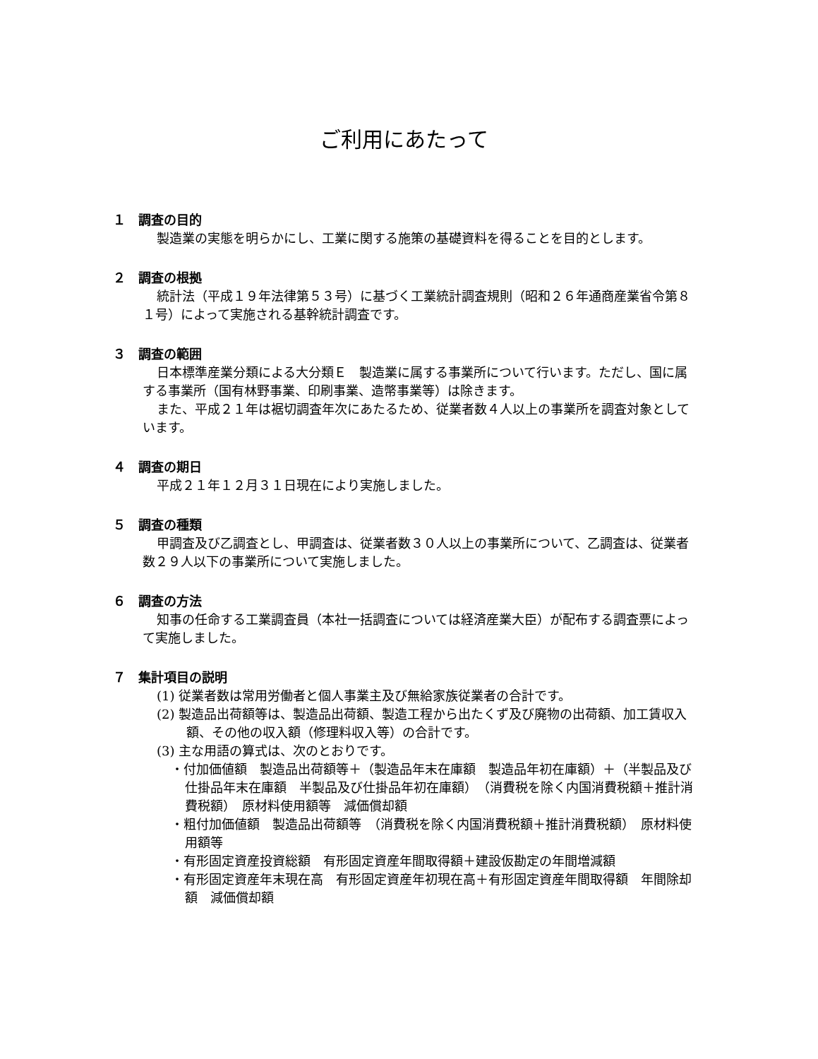ご利用にあたって
１　調査の目的
製造業の実態を明らかにし、工業に関する施策の基礎資料を得ることを目的とします。
２　調査の根拠
統計法（平成１９年法律第５３号）に基づく工業統計調査規則（昭和２６年通商産業省令第８１号）によって実施される基幹統計調査です。
３　調査の範囲
日本標準産業分類による大分類Ｅ　製造業に属する事業所について行います。ただし、国に属する事業所（国有林野事業、印刷事業、造幣事業等）は除きます。
また、平成２１年は裾切調査年次にあたるため、従業者数４人以上の事業所を調査対象としています。
４　調査の期日
平成２１年１２月３１日現在により実施しました。
５　調査の種類
甲調査及び乙調査とし、甲調査は、従業者数３０人以上の事業所について、乙調査は、従業者数２９人以下の事業所について実施しました。
６　調査の方法
知事の任命する工業調査員（本社一括調査については経済産業大臣）が配布する調査票によって実施しました。
７　集計項目の説明
(1) 従業者数は常用労働者と個人事業主及び無給家族従業者の合計です。
(2) 製造品出荷額等は、製造品出荷額、製造工程から出たくず及び廃物の出荷額、加工賃収入額、その他の収入額（修理料収入等）の合計です。
(3) 主な用語の算式は、次のとおりです。
・付加価値額　製造品出荷額等＋（製造品年末在庫額　製造品年初在庫額）＋（半製品及び仕掛品年末在庫額　半製品及び仕掛品年初在庫額）　（消費税を除く内国消費税額＋推計消費税額）　原材料使用額等　減価償却額
・粗付加価値額　製造品出荷額等　（消費税を除く内国消費税額＋推計消費税額）　原材料使用額等
・有形固定資産投資総額　有形固定資産年間取得額＋建設仮勘定の年間増減額
・有形固定資産年末現在高　有形固定資産年初現在高＋有形固定資産年間取得額　年間除却額　減価償却額